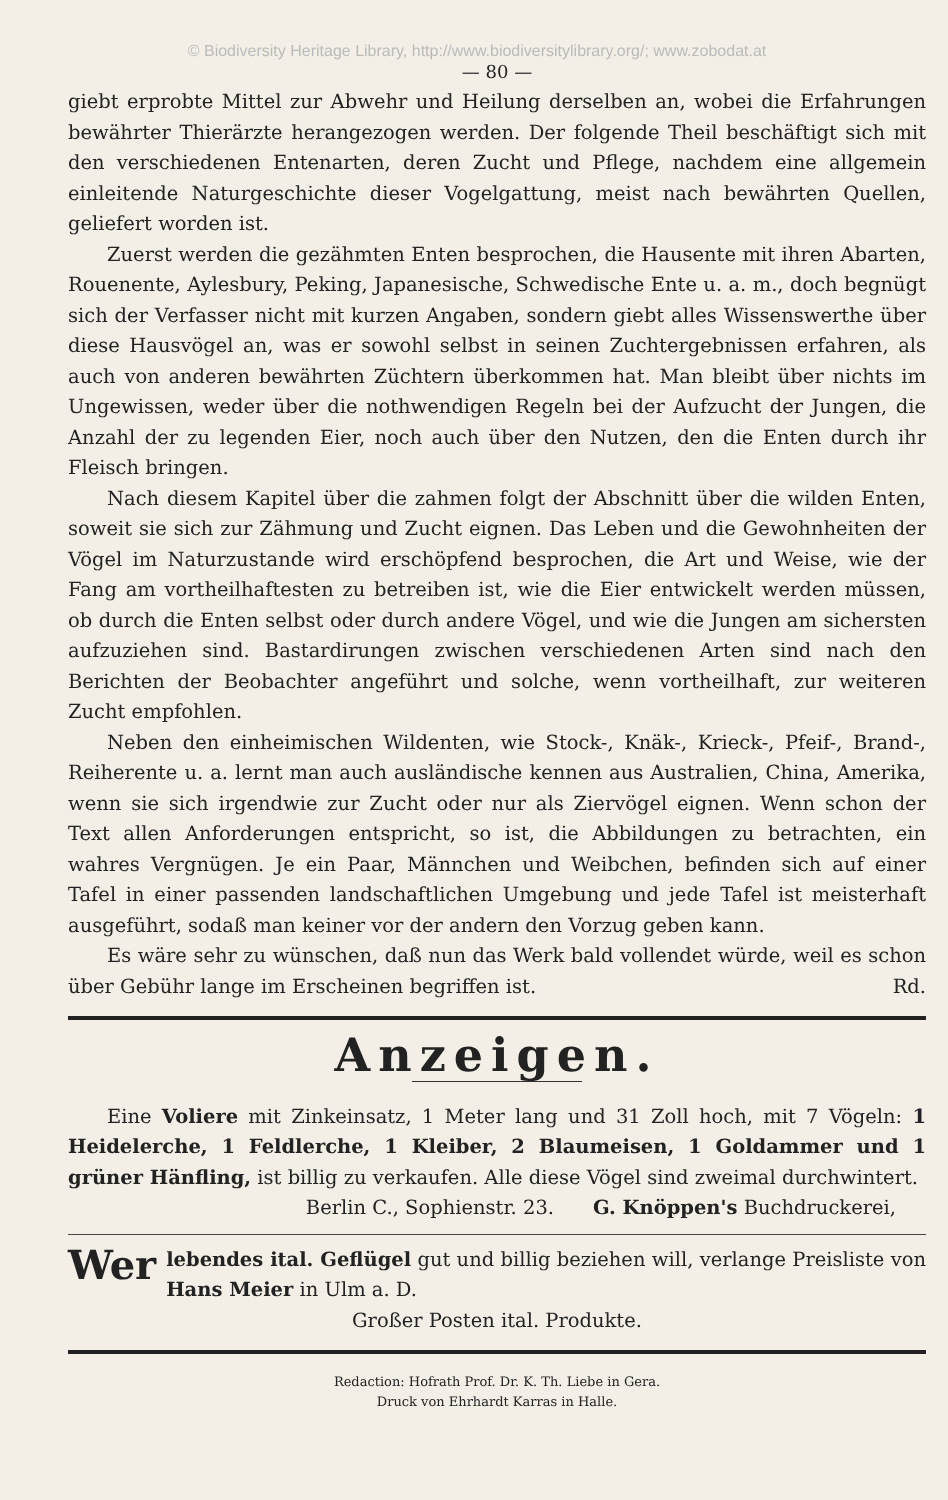© Biodiversity Heritage Library, http://www.biodiversitylibrary.org/; www.zobodat.at
— 80 —
giebt erprobte Mittel zur Abwehr und Heilung derselben an, wobei die Erfahrungen bewährter Thierärzte herangezogen werden. Der folgende Theil beschäftigt sich mit den verschiedenen Entenarten, deren Zucht und Pflege, nachdem eine allgemein einleitende Naturgeschichte dieser Vogelgattung, meist nach bewährten Quellen, geliefert worden ist.
Zuerst werden die gezähmten Enten besprochen, die Hausente mit ihren Abarten, Rouenente, Aylesbury, Peking, Japanesische, Schwedische Ente u. a. m., doch begnügt sich der Verfasser nicht mit kurzen Angaben, sondern giebt alles Wissenswerthe über diese Hausvögel an, was er sowohl selbst in seinen Zuchtergebnissen erfahren, als auch von anderen bewährten Züchtern überkommen hat. Man bleibt über nichts im Ungewissen, weder über die nothwendigen Regeln bei der Aufzucht der Jungen, die Anzahl der zu legenden Eier, noch auch über den Nutzen, den die Enten durch ihr Fleisch bringen.
Nach diesem Kapitel über die zahmen folgt der Abschnitt über die wilden Enten, soweit sie sich zur Zähmung und Zucht eignen. Das Leben und die Gewohnheiten der Vögel im Naturzustande wird erschöpfend besprochen, die Art und Weise, wie der Fang am vortheilhaftesten zu betreiben ist, wie die Eier entwickelt werden müssen, ob durch die Enten selbst oder durch andere Vögel, und wie die Jungen am sichersten aufzuziehen sind. Bastardirungen zwischen verschiedenen Arten sind nach den Berichten der Beobachter angeführt und solche, wenn vortheilhaft, zur weiteren Zucht empfohlen.
Neben den einheimischen Wildenten, wie Stock-, Knäk-, Krieck-, Pfeif-, Brand-, Reiherente u. a. lernt man auch ausländische kennen aus Australien, China, Amerika, wenn sie sich irgendwie zur Zucht oder nur als Ziervögel eignen. Wenn schon der Text allen Anforderungen entspricht, so ist, die Abbildungen zu betrachten, ein wahres Vergnügen. Je ein Paar, Männchen und Weibchen, befinden sich auf einer Tafel in einer passenden landschaftlichen Umgebung und jede Tafel ist meisterhaft ausgeführt, sodaß man keiner vor der andern den Vorzug geben kann.
Es wäre sehr zu wünschen, daß nun das Werk bald vollendet würde, weil es schon über Gebühr lange im Erscheinen begriffen ist. Rd.
Anzeigen.
Eine Voliere mit Zinkeinsatz, 1 Meter lang und 31 Zoll hoch, mit 7 Vögeln: 1 Heidelerche, 1 Feldlerche, 1 Kleiber, 2 Blaumeisen, 1 Goldammer und 1 grüner Hänfling, ist billig zu verkaufen. Alle diese Vögel sind zweimal durchwintert. G. Knöppen's Buchdruckerei,
Berlin C., Sophienstr. 23.
Wer lebendes ital. Geflügel gut und billig beziehen will, verlange Preisliste von Hans Meier in Ulm a. D.
Großer Posten ital. Produkte.
Redaction: Hofrath Prof. Dr. K. Th. Liebe in Gera.
Druck von Ehrhardt Karras in Halle.